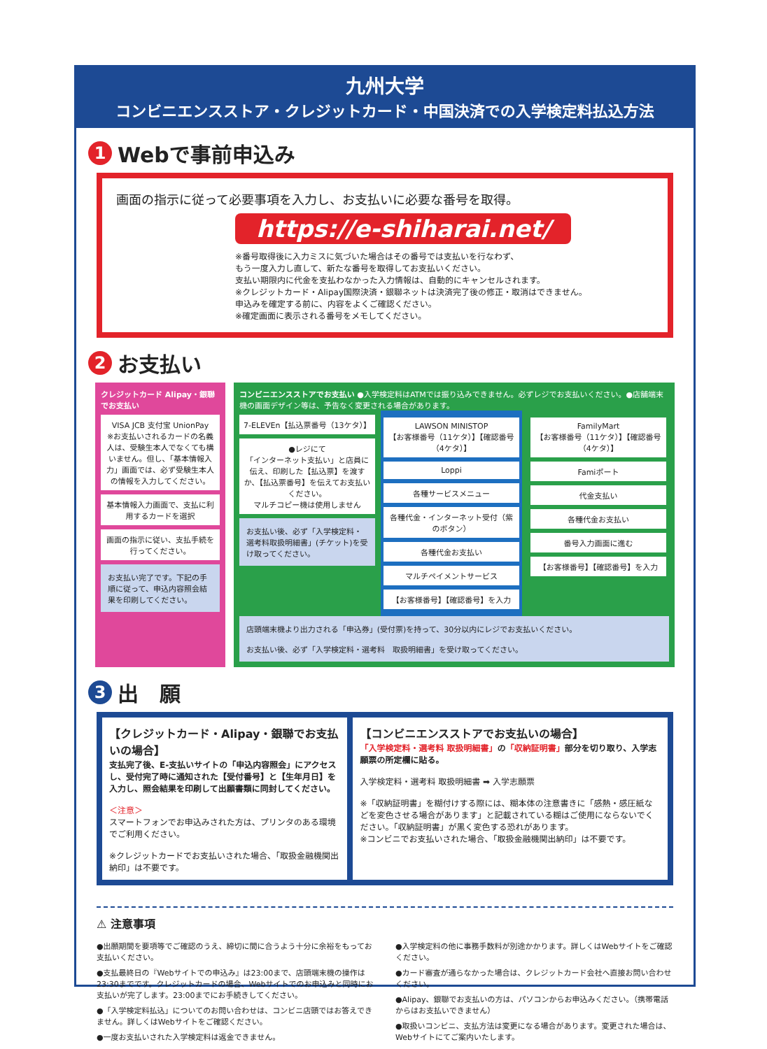九州大学
コンビニエンスストア・クレジットカード・中国決済での入学検定料払込方法
1 Webで事前申込み
画面の指示に従って必要事項を入力し、お支払いに必要な番号を取得。
https://e-shiharai.net/
※番号取得後に入力ミスに気づいた場合はその番号では支払いを行なわず、
もう一度入力し直して、新たな番号を取得してお支払いください。
支払い期限内に代金を支払わなかった入力情報は、自動的にキャンセルされます。
※クレジットカード・Alipay国際決済・銀聯ネットは決済完了後の修正・取消はできません。
申込みを確定する前に、内容をよくご確認ください。
※確定画面に表示される番号をメモしてください。
2 お支払い
クレジットカード Alipay・銀聯 でお支払い
VISA JCB 支付宝 UnionPay
※お支払いされるカードの名義人は、受験生本人でなくても構いません。但し、「基本情報入力」画面では、必ず受験生本人の情報を入力してください。
基本情報入力画面で、支払に利用するカードを選択
画面の指示に従い、支払手続を行ってください。
お支払い完了です。下記の手順に従って、申込内容照会結果を印刷してください。
コンビニエンスストアでお支払い ●入学検定料はATMでは振り込みできません。必ずレジでお支払いください。●店舗端末機の画面デザイン等は、予告なく変更される場合があります。
7-ELEVEn【払込票番号（13ケタ）】
●レジにて
「インターネット支払い」と店員に伝え、印刷した【払込票】を渡すか、【払込票番号】を伝えてお支払いください。
マルチコピー機は使用しません
お支払い後、必ず「入学検定料・選考料取扱明細書」(チケット)を受け取ってください。
LAWSON MINISTOP
【お客様番号（11ケタ）】【確認番号（4ケタ）】
Loppi
各種サービスメニュー
各種代金・インターネット受付（紫のボタン）
各種代金お支払い
マルチペイメントサービス
【お客様番号】【確認番号】を入力
FamilyMart
【お客様番号（11ケタ）】【確認番号（4ケタ）】
Famiポート
代金支払い
各種代金お支払い
番号入力画面に進む
【お客様番号】【確認番号】を入力
店頭端末機より出力される「申込券」(受付票)を持って、30分以内にレジでお支払いください。
お支払い後、必ず「入学検定料・選考料　取扱明細書」を受け取ってください。
3 出　願
【クレジットカード・Alipay・銀聯でお支払いの場合】
支払完了後、E-支払いサイトの「申込内容照会」にアクセスし、受付完了時に通知された【受付番号】と【生年月日】を入力し、照会結果を印刷して出願書類に同封してください。
＜注意＞
スマートフォンでお申込みされた方は、プリンタのある環境でご利用ください。
※クレジットカードでお支払いされた場合、「取扱金融機関出納印」は不要です。
【コンビニエンスストアでお支払いの場合】
「入学検定料・選考料 取扱明細書」の「収納証明書」部分を切り取り、入学志願票の所定欄に貼る。
入学検定料・選考料 取扱明細書 ➡ 入学志願票
※「収納証明書」を糊付けする際には、糊本体の注意書きに「感熱・感圧紙などを変色させる場合があります」と記載されている糊はご使用にならないでください。「収納証明書」が黒く変色する恐れがあります。
※コンビニでお支払いされた場合、「取扱金融機関出納印」は不要です。
⚠ 注意事項
●出願期間を要項等でご確認のうえ、締切に間に合うよう十分に余裕をもってお支払いください。
●支払最終日の『Webサイトでの申込み』は23:00まで、店頭端末機の操作は23:30までです。クレジットカードの場合、Webサイトでのお申込みと同時にお支払いが完了します。23:00までにお手続きしてください。
●「入学検定料払込」についてのお問い合わせは、コンビニ店頭ではお答えできません。詳しくはWebサイトをご確認ください。
●一度お支払いされた入学検定料は返金できません。
●入学検定料の他に事務手数料が別途かかります。詳しくはWebサイトをご確認ください。
●カード審査が通らなかった場合は、クレジットカード会社へ直接お問い合わせください。
●Alipay、銀聯でお支払いの方は、パソコンからお申込みください。（携帯電話からはお支払いできません）
●取扱いコンビニ、支払方法は変更になる場合があります。変更された場合は、Webサイトにてご案内いたします。